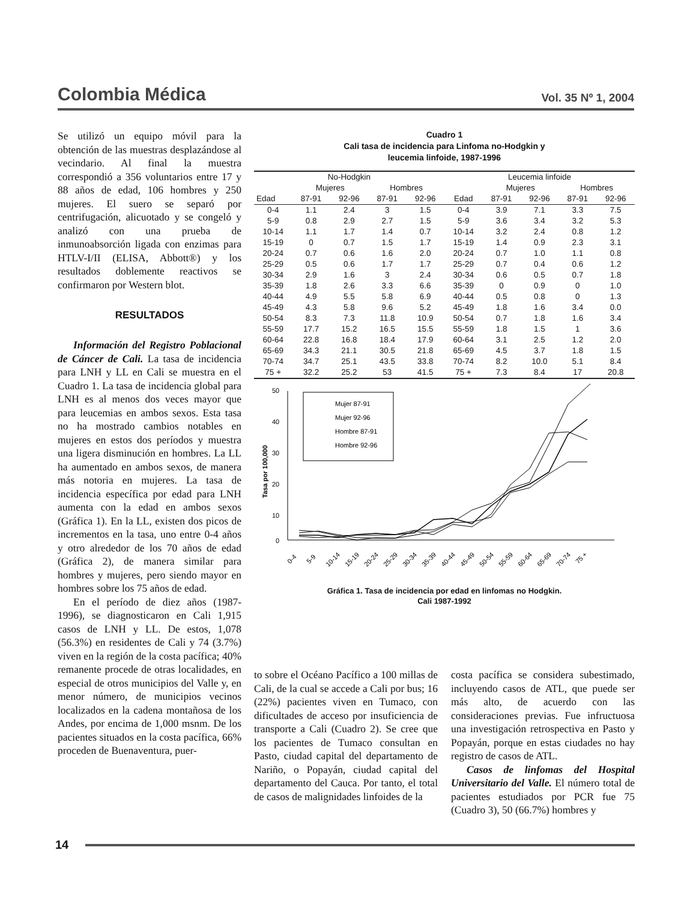Colombia Médica Vol. 35 Nº 1, 2004
Se utilizó un equipo móvil para la obtención de las muestras desplazándose al vecindario. Al final la muestra correspondió a 356 voluntarios entre 17 y 88 años de edad, 106 hombres y 250 mujeres. El suero se separó por centrifugación, alicuotado y se congeló y analizó con una prueba de inmunoabsorción ligada con enzimas para HTLV-I/II (ELISA, Abbott®) y los resultados doblemente reactivos se confirmaron por Western blot.
RESULTADOS
Información del Registro Poblacional de Cáncer de Cali. La tasa de incidencia para LNH y LL en Cali se muestra en el Cuadro 1. La tasa de incidencia global para LNH es al menos dos veces mayor que para leucemias en ambos sexos. Esta tasa no ha mostrado cambios notables en mujeres en estos dos períodos y muestra una ligera disminución en hombres. La LL ha aumentado en ambos sexos, de manera más notoria en mujeres. La tasa de incidencia específica por edad para LNH aumenta con la edad en ambos sexos (Gráfica 1). En la LL, existen dos picos de incrementos en la tasa, uno entre 0-4 años y otro alrededor de los 70 años de edad (Gráfica 2), de manera similar para hombres y mujeres, pero siendo mayor en hombres sobre los 75 años de edad.
En el período de diez años (1987-1996), se diagnosticaron en Cali 1,915 casos de LNH y LL. De estos, 1,078 (56.3%) en residentes de Cali y 74 (3.7%) viven en la región de la costa pacífica; 40% remanente procede de otras localidades, en especial de otros municipios del Valle y, en menor número, de municipios vecinos localizados en la cadena montañosa de los Andes, por encima de 1,000 msnm. De los pacientes situados en la costa pacífica, 66% proceden de Buenaventura, puer-
Cuadro 1
Cali tasa de incidencia para Linfoma no-Hodgkin y
leucemia linfoide, 1987-1996
| No-Hodgkin | | | | | Leucemia linfoide | | | | |
| --- | --- | --- | --- | --- | --- | --- | --- | --- | --- |
| | Mujeres | | Hombres | | | Mujeres | | Hombres | |
| Edad | 87-91 | 92-96 | 87-91 | 92-96 | Edad | 87-91 | 92-96 | 87-91 | 92-96 |
| 0-4 | 1.1 | 2.4 | 3 | 1.5 | 0-4 | 3.9 | 7.1 | 3.3 | 7.5 |
| 5-9 | 0.8 | 2.9 | 2.7 | 1.5 | 5-9 | 3.6 | 3.4 | 3.2 | 5.3 |
| 10-14 | 1.1 | 1.7 | 1.4 | 0.7 | 10-14 | 3.2 | 2.4 | 0.8 | 1.2 |
| 15-19 | 0 | 0.7 | 1.5 | 1.7 | 15-19 | 1.4 | 0.9 | 2.3 | 3.1 |
| 20-24 | 0.7 | 0.6 | 1.6 | 2.0 | 20-24 | 0.7 | 1.0 | 1.1 | 0.8 |
| 25-29 | 0.5 | 0.6 | 1.7 | 1.7 | 25-29 | 0.7 | 0.4 | 0.6 | 1.2 |
| 30-34 | 2.9 | 1.6 | 3 | 2.4 | 30-34 | 0.6 | 0.5 | 0.7 | 1.8 |
| 35-39 | 1.8 | 2.6 | 3.3 | 6.6 | 35-39 | 0 | 0.9 | 0 | 1.0 |
| 40-44 | 4.9 | 5.5 | 5.8 | 6.9 | 40-44 | 0.5 | 0.8 | 0 | 1.3 |
| 45-49 | 4.3 | 5.8 | 9.6 | 5.2 | 45-49 | 1.8 | 1.6 | 3.4 | 0.0 |
| 50-54 | 8.3 | 7.3 | 11.8 | 10.9 | 50-54 | 0.7 | 1.8 | 1.6 | 3.4 |
| 55-59 | 17.7 | 15.2 | 16.5 | 15.5 | 55-59 | 1.8 | 1.5 | 1 | 3.6 |
| 60-64 | 22.8 | 16.8 | 18.4 | 17.9 | 60-64 | 3.1 | 2.5 | 1.2 | 2.0 |
| 65-69 | 34.3 | 21.1 | 30.5 | 21.8 | 65-69 | 4.5 | 3.7 | 1.8 | 1.5 |
| 70-74 | 34.7 | 25.1 | 43.5 | 33.8 | 70-74 | 8.2 | 10.0 | 5.1 | 8.4 |
| 75 + | 32.2 | 25.2 | 53 | 41.5 | 75 + | 7.3 | 8.4 | 17 | 20.8 |
50
40
30
20
10
0
Tasa por 100,000
Mujer 87-91
Mujer 92-96
Hombre 87-91
Hombre 92-96
0-4
5-9
10-14
15-19
20-24
25-29
30-34
35-39
40-44
45-49
50-54
55-59
60-64
65-69
70-74
75 +
Gráfica 1. Tasa de incidencia por edad en linfomas no Hodgkin.
Cali 1987-1992
to sobre el Océano Pacífico a 100 millas de Cali, de la cual se accede a Cali por bus; 16 (22%) pacientes viven en Tumaco, con dificultades de acceso por insuficiencia de transporte a Cali (Cuadro 2). Se cree que los pacientes de Tumaco consultan en Pasto, ciudad capital del departamento de Nariño, o Popayán, ciudad capital del departamento del Cauca. Por tanto, el total de casos de malignidades linfoides de la
costa pacífica se considera subestimado, incluyendo casos de ATL, que puede ser más alto, de acuerdo con las consideraciones previas. Fue infructuosa una investigación retrospectiva en Pasto y Popayán, porque en estas ciudades no hay registro de casos de ATL.
Casos de linfomas del Hospital Universitario del Valle. El número total de pacientes estudiados por PCR fue 75 (Cuadro 3), 50 (66.7%) hombres y
14